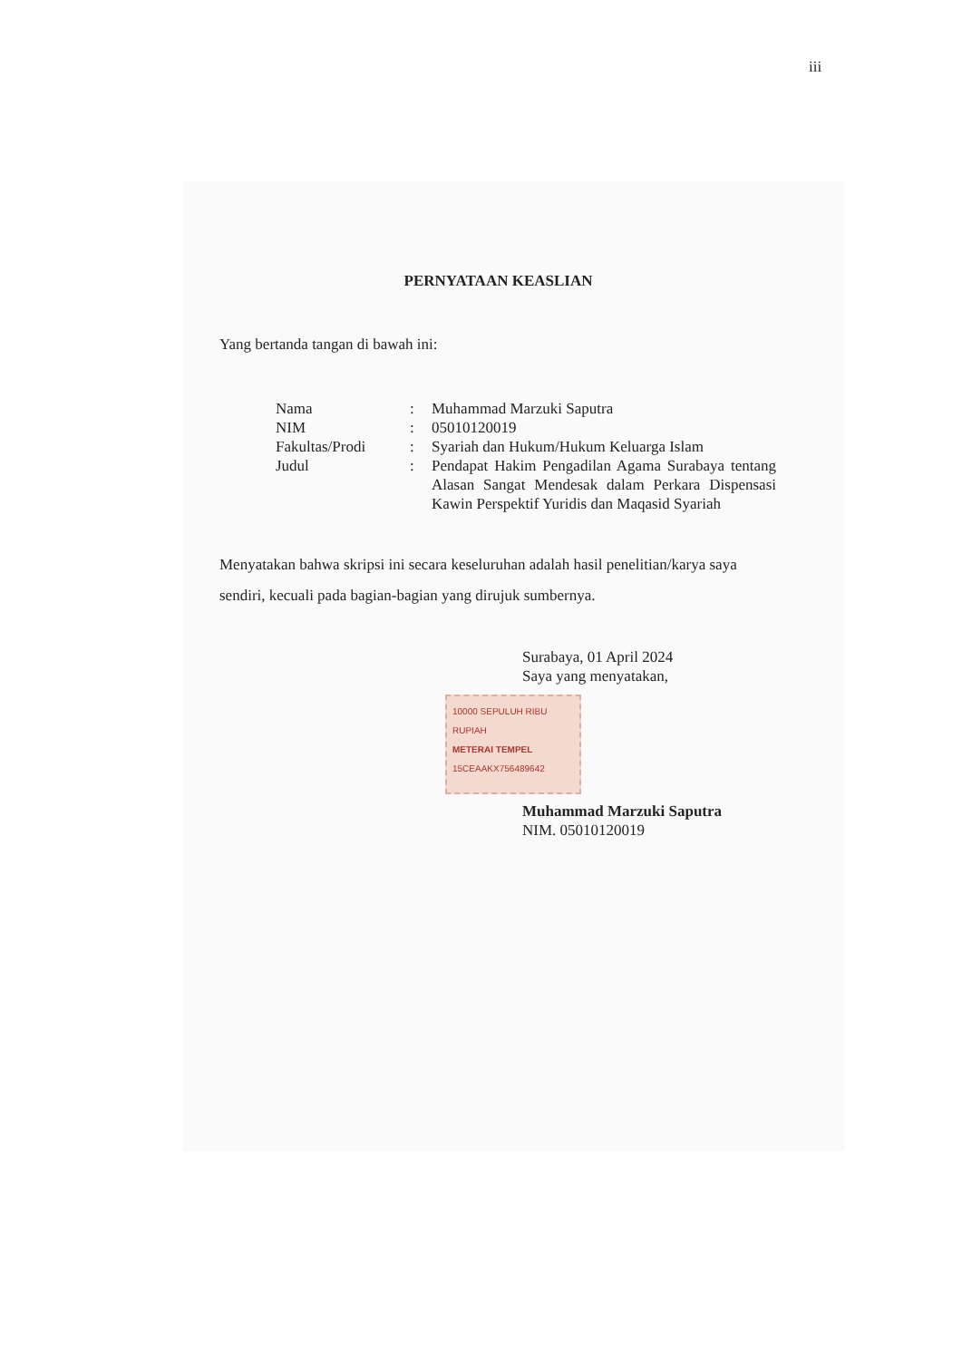iii
PERNYATAAN KEASLIAN
Yang bertanda tangan di bawah ini:
| Nama | : | Muhammad Marzuki Saputra |
| NIM | : | 05010120019 |
| Fakultas/Prodi | : | Syariah dan Hukum/Hukum Keluarga Islam |
| Judul | : | Pendapat Hakim Pengadilan Agama Surabaya tentang Alasan Sangat Mendesak dalam Perkara Dispensasi Kawin Perspektif Yuridis dan Maqasid Syariah |
Menyatakan bahwa skripsi ini secara keseluruhan adalah hasil penelitian/karya saya sendiri, kecuali pada bagian-bagian yang dirujuk sumbernya.
Surabaya, 01 April 2024
Saya yang menyatakan,
10000 SEPULUH RIBU RUPIAH
METERAI TEMPEL
15CEAAKX756489642
Muhammad Marzuki Saputra
NIM. 05010120019